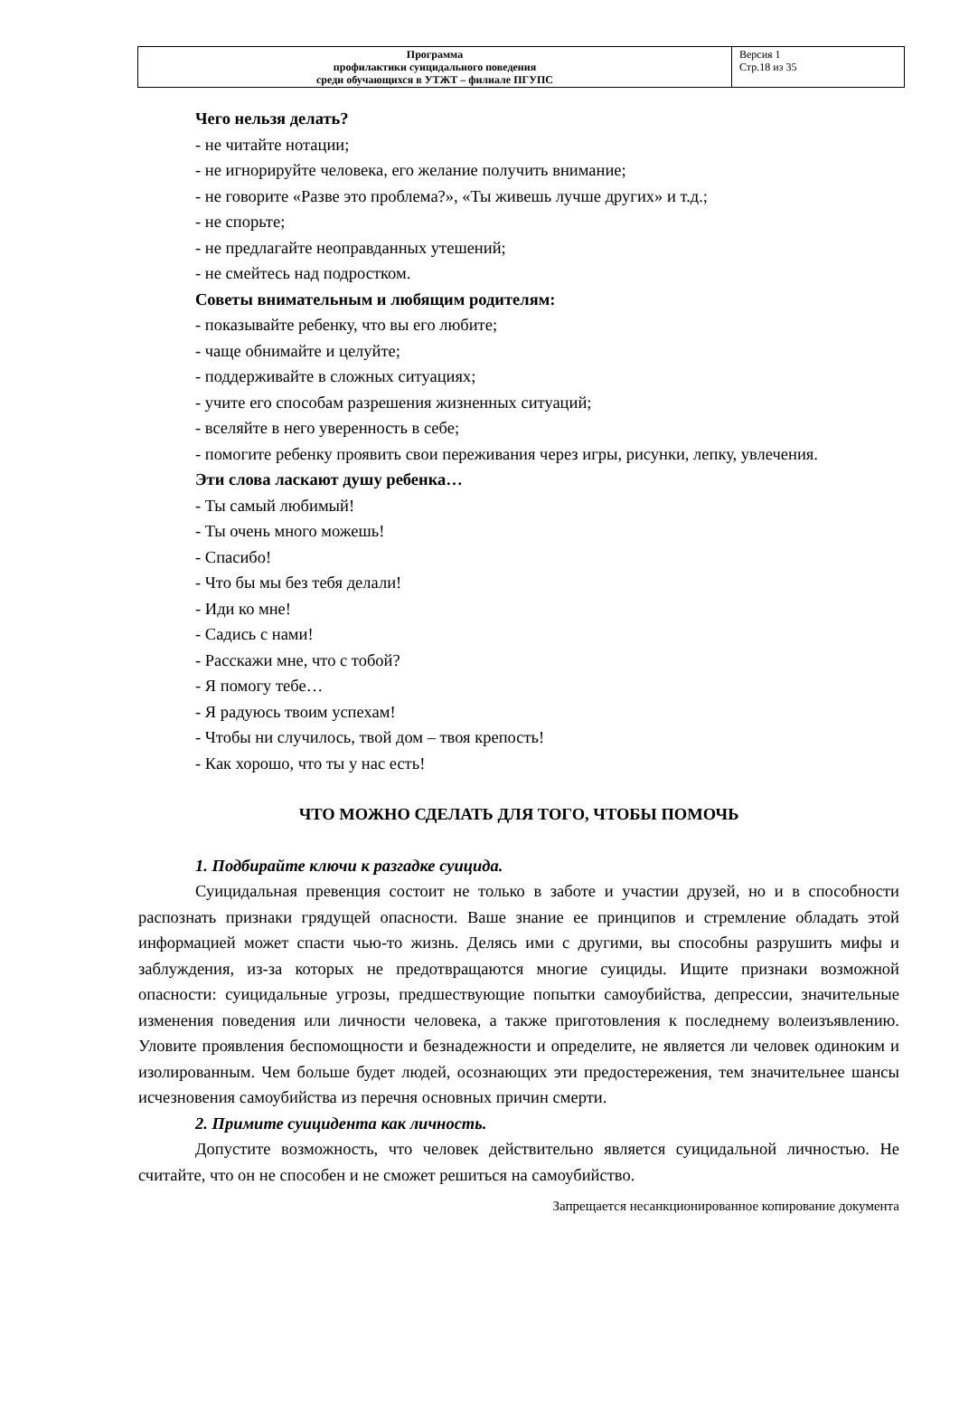| Программа профилактики суицидального поведения среди обучающихся в УТЖТ – филиале ПГУПС | Версия 1 Стр.18 из 35 |
Чего нельзя делать?
- не читайте нотации;
- не игнорируйте человека, его желание получить внимание;
- не говорите «Разве это проблема?», «Ты живешь лучше других» и т.д.;
- не спорьте;
- не предлагайте неоправданных утешений;
- не смейтесь над подростком.
Советы внимательным и любящим родителям:
- показывайте ребенку, что вы его любите;
- чаще обнимайте и целуйте;
- поддерживайте в сложных ситуациях;
- учите его способам разрешения жизненных ситуаций;
- вселяйте в него уверенность в себе;
- помогите ребенку проявить свои переживания через игры, рисунки, лепку, увлечения.
Эти слова ласкают душу ребенка…
- Ты самый любимый!
- Ты очень много можешь!
- Спасибо!
- Что бы мы без тебя делали!
- Иди ко мне!
- Садись с нами!
- Расскажи мне, что с тобой?
- Я помогу тебе…
- Я радуюсь твоим успехам!
- Чтобы ни случилось, твой дом – твоя крепость!
- Как хорошо, что ты у нас есть!
ЧТО МОЖНО СДЕЛАТЬ ДЛЯ ТОГО, ЧТОБЫ ПОМОЧЬ
1. Подбирайте ключи к разгадке суицида.
Суицидальная превенция состоит не только в заботе и участии друзей, но и в способности распознать признаки грядущей опасности. Ваше знание ее принципов и стремление обладать этой информацией может спасти чью-то жизнь. Делясь ими с другими, вы способны разрушить мифы и заблуждения, из-за которых не предотвращаются многие суициды. Ищите признаки возможной опасности: суицидальные угрозы, предшествующие попытки самоубийства, депрессии, значительные изменения поведения или личности человека, а также приготовления к последнему волеизъявлению. Уловите проявления беспомощности и безнадежности и определите, не является ли человек одиноким и изолированным. Чем больше будет людей, осознающих эти предостережения, тем значительнее шансы исчезновения самоубийства из перечня основных причин смерти.
2. Примите суицидента как личность.
Допустите возможность, что человек действительно является суицидальной личностью. Не считайте, что он не способен и не сможет решиться на самоубийство.
Запрещается несанкционированное копирование документа